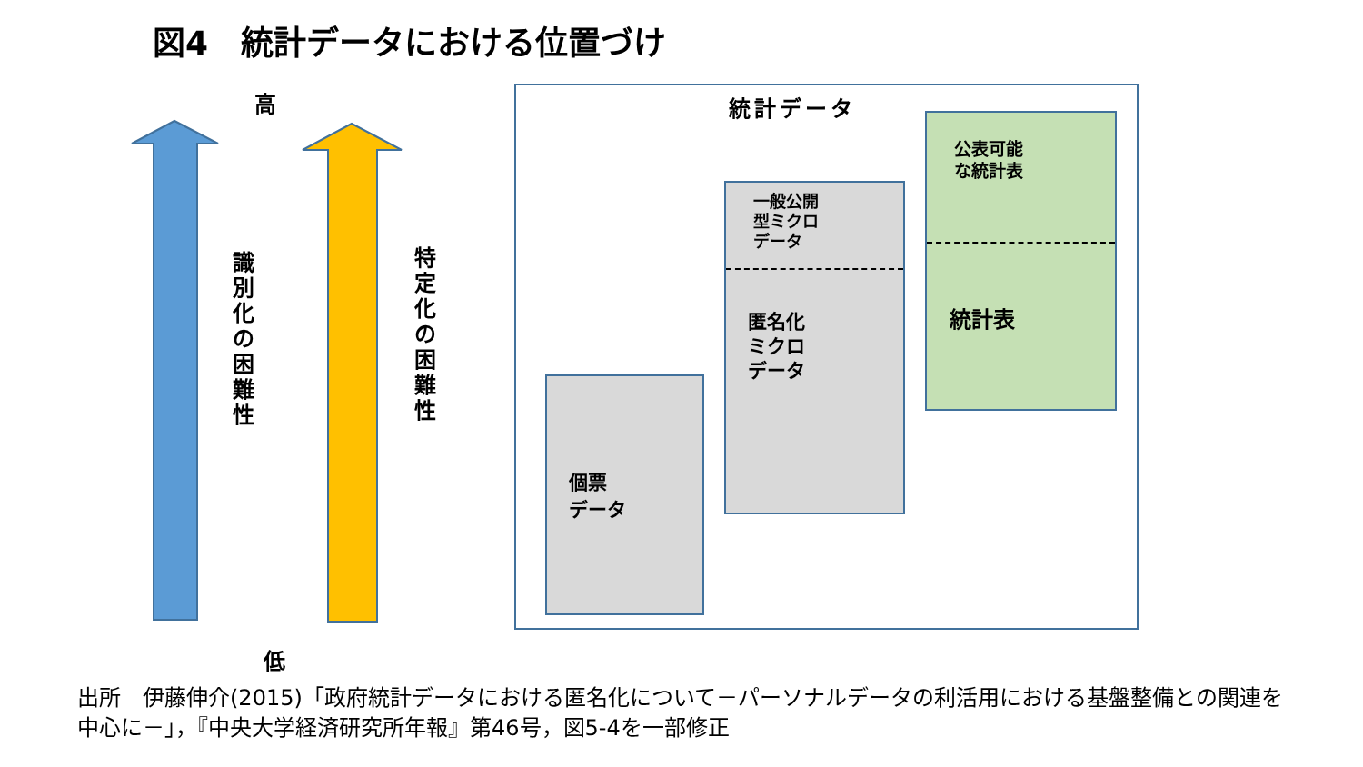図4　統計データにおける位置づけ
高
識別化の困難性
特定化の困難性
低
統計データ
個票
データ
一般公開
型ミクロ
データ
匿名化
ミクロ
データ
公表可能
な統計表
統計表
出所　伊藤伸介(2015)「政府統計データにおける匿名化について－パーソナルデータの利活用における基盤整備との関連を中心に－」，『中央大学経済研究所年報』第46号，図5-4を一部修正